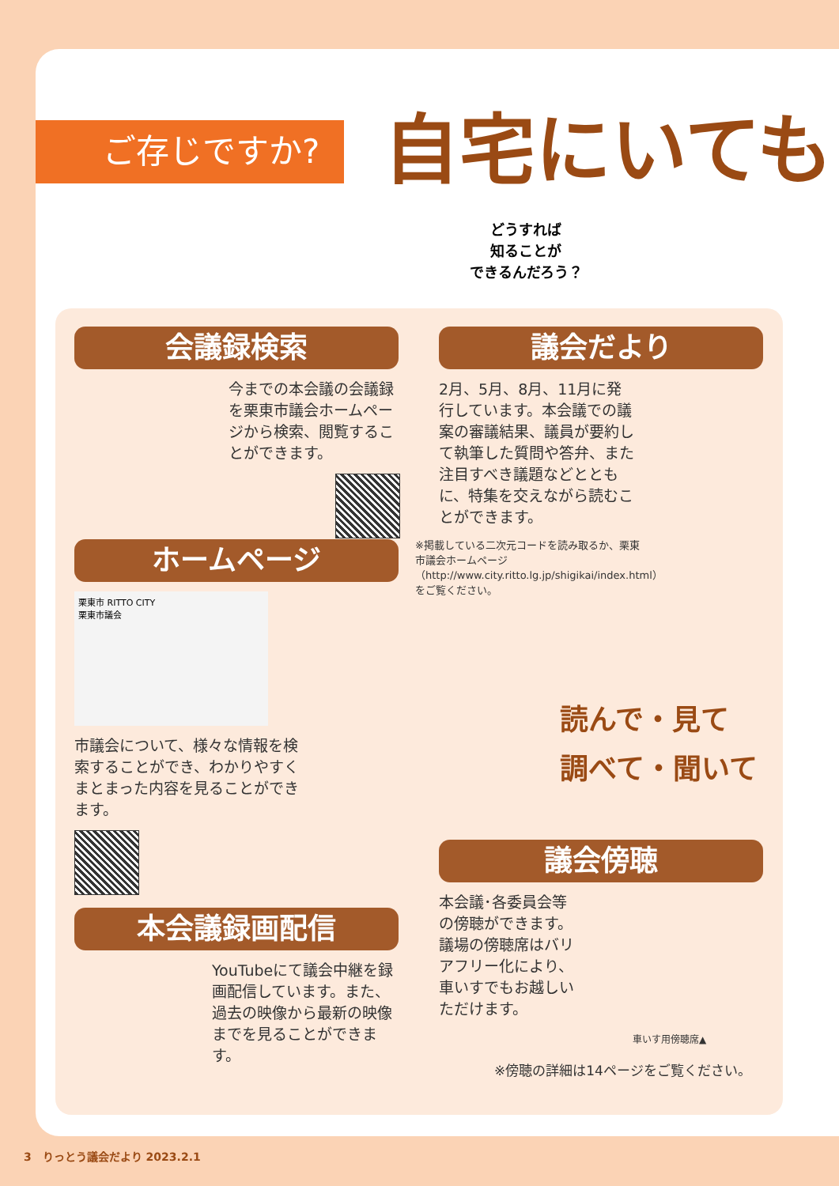ご存じですか? 自宅にいても
どうすれば
知ることが
できるんだろう？
会議録検索
今までの本会議の会議録を栗東市議会ホームページから検索、閲覧することができます。
議会だより
2月、5月、8月、11月に発行しています。本会議での議案の審議結果、議員が要約して執筆した質問や答弁、また注目すべき議題などとともに、特集を交えながら読むことができます。
※掲載している二次元コードを読み取るか、栗東市議会ホームページ（http://www.city.ritto.lg.jp/shigikai/index.html）をご覧ください。
ホームページ
栗東市 RITTO CITY
栗東市議会
市議会について、様々な情報を検索することができ、わかりやすくまとまった内容を見ることができます。
読んで・見て
調べて・聞いて
議会傍聴
本会議･各委員会等の傍聴ができます。議場の傍聴席はバリアフリー化により、車いすでもお越しいただけます。
車いす用傍聴席▲
※傍聴の詳細は14ページをご覧ください。
本会議録画配信
YouTubeにて議会中継を録画配信しています。また、過去の映像から最新の映像までを見ることができます。
3　りっとう議会だより 2023.2.1